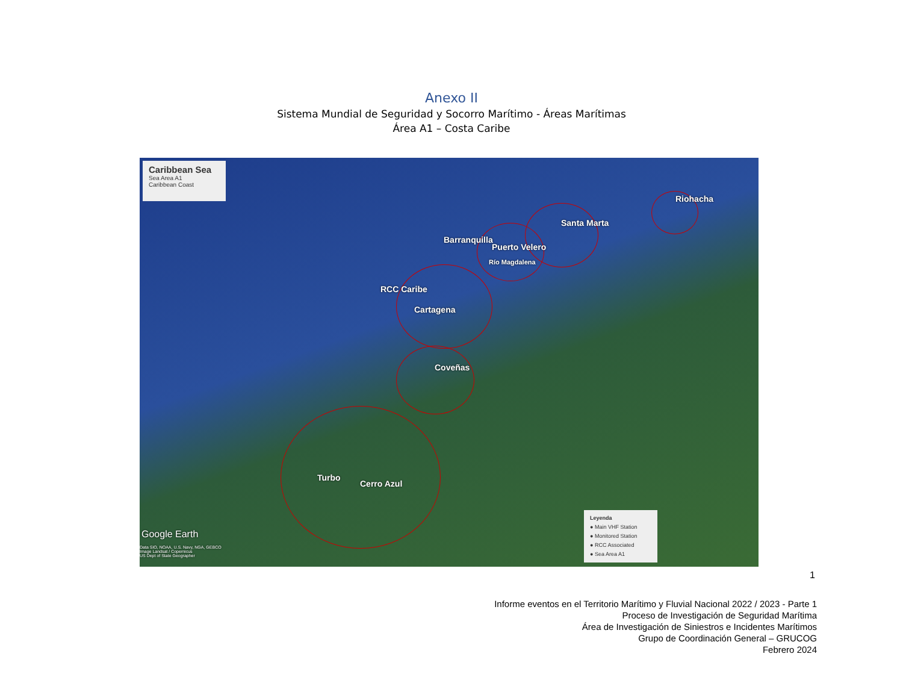Anexo II
Sistema Mundial de Seguridad y Socorro Marítimo - Áreas Marítimas
Área A1 – Costa Caribe
Caribbean Sea
Sea Area A1
Caribbean Coast
Riohacha
Santa Marta
Barranquilla
Puerto Velero
Río Magdalena
RCC Caribe
Cartagena
Coveñas
Turbo
Cerro Azul
Google Earth
Data SIO, NOAA, U.S. Navy, NGA, GEBCO
Image Landsat / Copernicus
US Dept of State Geographer
Leyenda
● Main VHF Station
● Monitored Station
● RCC Associated
● Sea Area A1
1
Informe eventos en el Territorio Marítimo y Fluvial Nacional 2022 / 2023 - Parte 1
Proceso de Investigación de Seguridad Marítima
Área de Investigación de Siniestros e Incidentes Marítimos
Grupo de Coordinación General – GRUCOG
Febrero 2024